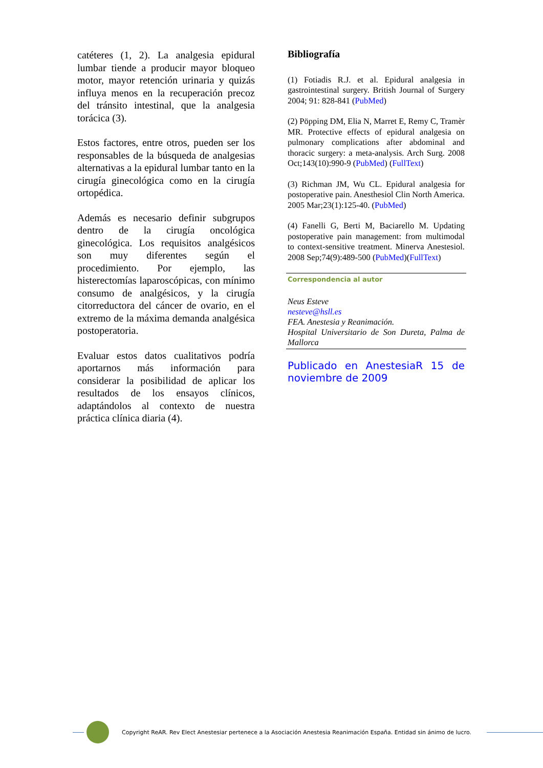catéteres (1, 2). La analgesia epidural lumbar tiende a producir mayor bloqueo motor, mayor retención urinaria y quizás influya menos en la recuperación precoz del tránsito intestinal, que la analgesia torácica (3).
Estos factores, entre otros, pueden ser los responsables de la búsqueda de analgesias alternativas a la epidural lumbar tanto en la cirugía ginecológica como en la cirugía ortopédica.
Además es necesario definir subgrupos dentro de la cirugía oncológica ginecológica. Los requisitos analgésicos son muy diferentes según el procedimiento. Por ejemplo, las histerectomías laparoscópicas, con mínimo consumo de analgésicos, y la cirugía citorreductora del cáncer de ovario, en el extremo de la máxima demanda analgésica postoperatoria.
Evaluar estos datos cualitativos podría aportarnos más información para considerar la posibilidad de aplicar los resultados de los ensayos clínicos, adaptándolos al contexto de nuestra práctica clínica diaria (4).
Bibliografía
(1) Fotiadis R.J. et al. Epidural analgesia in gastrointestinal surgery. British Journal of Surgery 2004; 91: 828-841 (PubMed)
(2) Pöpping DM, Elia N, Marret E, Remy C, Tramèr MR. Protective effects of epidural analgesia on pulmonary complications after abdominal and thoracic surgery: a meta-analysis. Arch Surg. 2008 Oct;143(10):990-9 (PubMed) (FullText)
(3) Richman JM, Wu CL. Epidural analgesia for postoperative pain. Anesthesiol Clin North America. 2005 Mar;23(1):125-40. (PubMed)
(4) Fanelli G, Berti M, Baciarello M. Updating postoperative pain management: from multimodal to context-sensitive treatment. Minerva Anestesiol. 2008 Sep;74(9):489-500 (PubMed)(FullText)
Correspondencia al autor
Neus Esteve
nesteve@hsll.es
FEA. Anestesia y Reanimación.
Hospital Universitario de Son Dureta, Palma de Mallorca
Publicado en AnestesiaR 15 de noviembre de 2009
Copyright ReAR. Rev Elect Anestesiar pertenece a la Asociación Anestesia Reanimación España. Entidad sin ánimo de lucro.